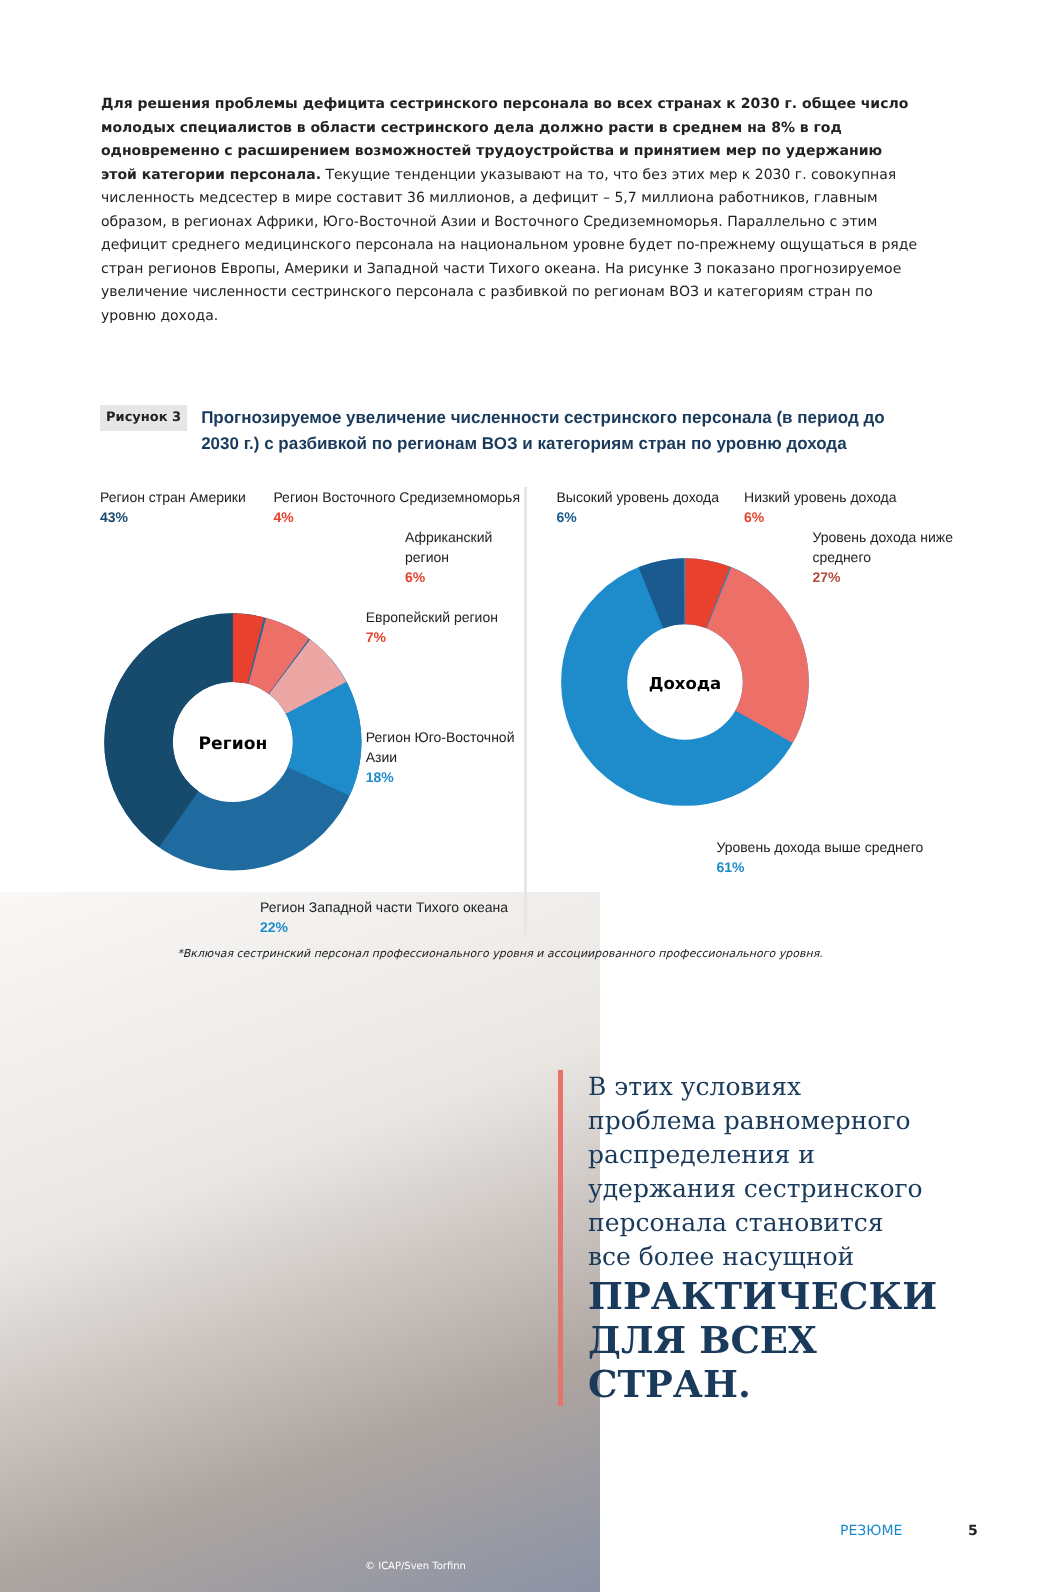Для решения проблемы дефицита сестринского персонала во всех странах к 2030 г. общее число молодых специалистов в области сестринского дела должно расти в среднем на 8% в год одновременно с расширением возможностей трудоустройства и принятием мер по удержанию этой категории персонала. Текущие тенденции указывают на то, что без этих мер к 2030 г. совокупная численность медсестер в мире составит 36 миллионов, а дефицит – 5,7 миллиона работников, главным образом, в регионах Африки, Юго-Восточной Азии и Восточного Средиземноморья. Параллельно с этим дефицит среднего медицинского персонала на национальном уровне будет по-прежнему ощущаться в ряде стран регионов Европы, Америки и Западной части Тихого океана. На рисунке 3 показано прогнозируемое увеличение численности сестринского персонала с разбивкой по регионам ВОЗ и категориям стран по уровню дохода.
Рисунок 3
Прогнозируемое увеличение численности сестринского персонала (в период до 2030 г.) с разбивкой по регионам ВОЗ и категориям стран по уровню дохода
Регион стран Америки
43% Регион Восточного Средиземноморья
4%
Африканский регион
6%
Регион
Европейский регион
7%
Регион Юго-Восточной Азии
18%
Регион Западной части Тихого океана
22%
Высокий уровень дохода
6% Низкий уровень дохода
6%
Дохода
Уровень дохода ниже среднего
27%
Уровень дохода выше среднего
61%
*Включая сестринский персонал профессионального уровня и ассоциированного профессионального уровня.
В этих условиях проблема равномерного распределения и удержания сестринского персонала становится все более насущной ПРАКТИЧЕСКИ ДЛЯ ВСЕХ СТРАН.
РЕЗЮМЕ 5
© ICAP/Sven Torfinn